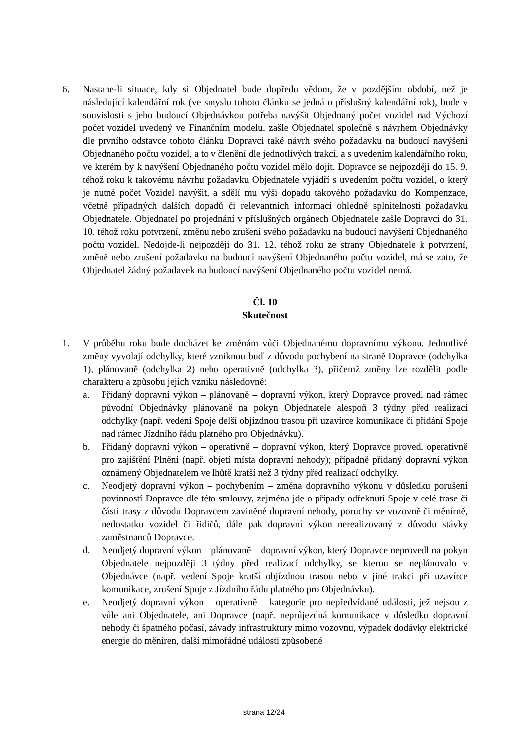6. Nastane-li situace, kdy si Objednatel bude dopředu vědom, že v pozdějším období, než je následující kalendářní rok (ve smyslu tohoto článku se jedná o příslušný kalendářní rok), bude v souvislosti s jeho budoucí Objednávkou potřeba navýšit Objednaný počet vozidel nad Výchozí počet vozidel uvedený ve Finančním modelu, zašle Objednatel společně s návrhem Objednávky dle prvního odstavce tohoto článku Dopravci také návrh svého požadavku na budoucí navýšení Objednaného počtu vozidel, a to v členění dle jednotlivých trakcí, a s uvedením kalendářního roku, ve kterém by k navýšení Objednaného počtu vozidel mělo dojít. Dopravce se nejpozději do 15. 9. téhož roku k takovému návrhu požadavku Objednatele vyjádří s uvedením počtu vozidel, o který je nutné počet Vozidel navýšit, a sdělí mu výši dopadu takového požadavku do Kompenzace, včetně případných dalších dopadů či relevantních informací ohledně splnitelnosti požadavku Objednatele. Objednatel po projednání v příslušných orgánech Objednatele zašle Dopravci do 31. 10. téhož roku potvrzení, změnu nebo zrušení svého požadavku na budoucí navýšení Objednaného počtu vozidel. Nedojde-li nejpozději do 31. 12. téhož roku ze strany Objednatele k potvrzení, změně nebo zrušení požadavku na budoucí navýšení Objednaného počtu vozidel, má se zato, že Objednatel žádný požadavek na budoucí navýšení Objednaného počtu vozidel nemá.
Čl. 10
Skutečnost
1. V průběhu roku bude docházet ke změnám vůči Objednanému dopravnímu výkonu. Jednotlivé změny vyvolají odchylky, které vzniknou buď z důvodu pochybení na straně Dopravce (odchylka 1), plánovaně (odchylka 2) nebo operativně (odchylka 3), přičemž změny lze rozdělit podle charakteru a způsobu jejich vzniku následovně:
a. Přidaný dopravní výkon – plánovaně – dopravní výkon, který Dopravce provedl nad rámec původní Objednávky plánovaně na pokyn Objednatele alespoň 3 týdny před realizací odchylky (např. vedení Spoje delší objízdnou trasou při uzavírce komunikace či přidání Spoje nad rámec Jízdního řádu platného pro Objednávku).
b. Přidaný dopravní výkon – operativně – dopravní výkon, který Dopravce provedl operativně pro zajištění Plnění (např. objetí místa dopravní nehody); případně přidaný dopravní výkon oznámený Objednatelem ve lhůtě kratší než 3 týdny před realizací odchylky.
c. Neodjetý dopravní výkon – pochybením – změna dopravního výkonu v důsledku porušení povinností Dopravce dle této smlouvy, zejména jde o případy odřeknutí Spoje v celé trase či části trasy z důvodu Dopravcem zaviněné dopravní nehody, poruchy ve vozovně či měnírně, nedostatku vozidel či řidičů, dále pak dopravní výkon nerealizovaný z důvodu stávky zaměstnanců Dopravce.
d. Neodjetý dopravní výkon – plánovaně – dopravní výkon, který Dopravce neprovedl na pokyn Objednatele nejpozději 3 týdny před realizací odchylky, se kterou se neplánovalo v Objednávce (např. vedení Spoje kratší objízdnou trasou nebo v jiné trakci při uzavírce komunikace, zrušení Spoje z Jízdního řádu platného pro Objednávku).
e. Neodjetý dopravní výkon – operativně – kategorie pro nepředvídané události, jež nejsou z vůle ani Objednatele, ani Dopravce (např. neprůjezdná komunikace v důsledku dopravní nehody či špatného počasí, závady infrastruktury mimo vozovnu, výpadek dodávky elektrické energie do měníren, další mimořádné události způsobené
strana 12/24